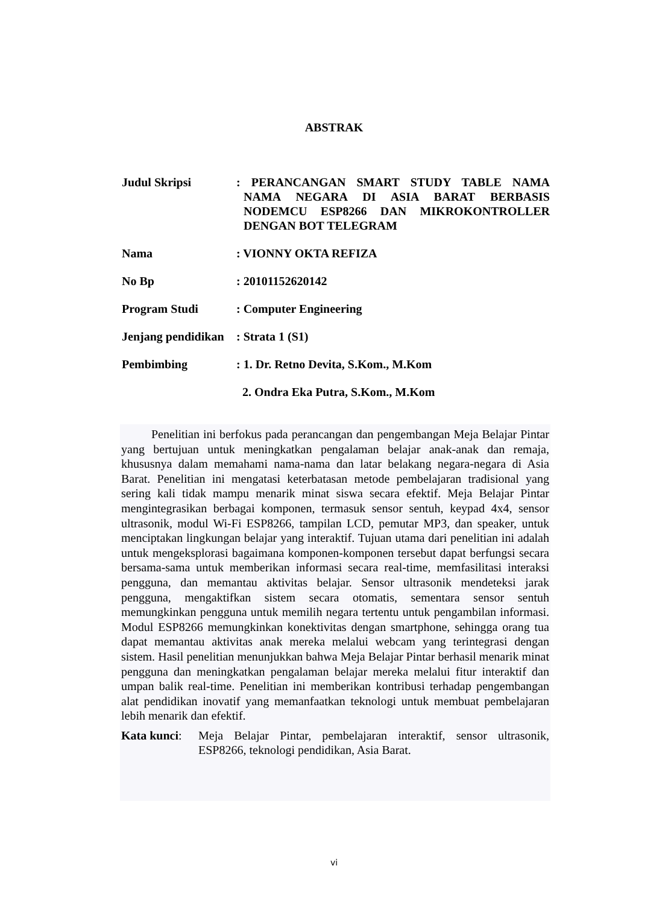ABSTRAK
Judul Skripsi : PERANCANGAN SMART STUDY TABLE NAMA NAMA NEGARA DI ASIA BARAT BERBASIS NODEMCU ESP8266 DAN MIKROKONTROLLER DENGAN BOT TELEGRAM
Nama : VIONNY OKTA REFIZA
No Bp : 20101152620142
Program Studi : Computer Engineering
Jenjang pendidikan
: Strata 1 (S1)
Pembimbing : 1. Dr. Retno Devita, S.Kom., M.Kom
2. Ondra Eka Putra, S.Kom., M.Kom
Penelitian ini berfokus pada perancangan dan pengembangan Meja Belajar Pintar yang bertujuan untuk meningkatkan pengalaman belajar anak-anak dan remaja, khususnya dalam memahami nama-nama dan latar belakang negara-negara di Asia Barat. Penelitian ini mengatasi keterbatasan metode pembelajaran tradisional yang sering kali tidak mampu menarik minat siswa secara efektif. Meja Belajar Pintar mengintegrasikan berbagai komponen, termasuk sensor sentuh, keypad 4x4, sensor ultrasonik, modul Wi-Fi ESP8266, tampilan LCD, pemutar MP3, dan speaker, untuk menciptakan lingkungan belajar yang interaktif. Tujuan utama dari penelitian ini adalah untuk mengeksplorasi bagaimana komponen-komponen tersebut dapat berfungsi secara bersama-sama untuk memberikan informasi secara real-time, memfasilitasi interaksi pengguna, dan memantau aktivitas belajar. Sensor ultrasonik mendeteksi jarak pengguna, mengaktifkan sistem secara otomatis, sementara sensor sentuh memungkinkan pengguna untuk memilih negara tertentu untuk pengambilan informasi. Modul ESP8266 memungkinkan konektivitas dengan smartphone, sehingga orang tua dapat memantau aktivitas anak mereka melalui webcam yang terintegrasi dengan sistem. Hasil penelitian menunjukkan bahwa Meja Belajar Pintar berhasil menarik minat pengguna dan meningkatkan pengalaman belajar mereka melalui fitur interaktif dan umpan balik real-time. Penelitian ini memberikan kontribusi terhadap pengembangan alat pendidikan inovatif yang memanfaatkan teknologi untuk membuat pembelajaran lebih menarik dan efektif.
Kata kunci:
Meja Belajar Pintar, pembelajaran interaktif, sensor ultrasonik, ESP8266, teknologi pendidikan, Asia Barat.
vi